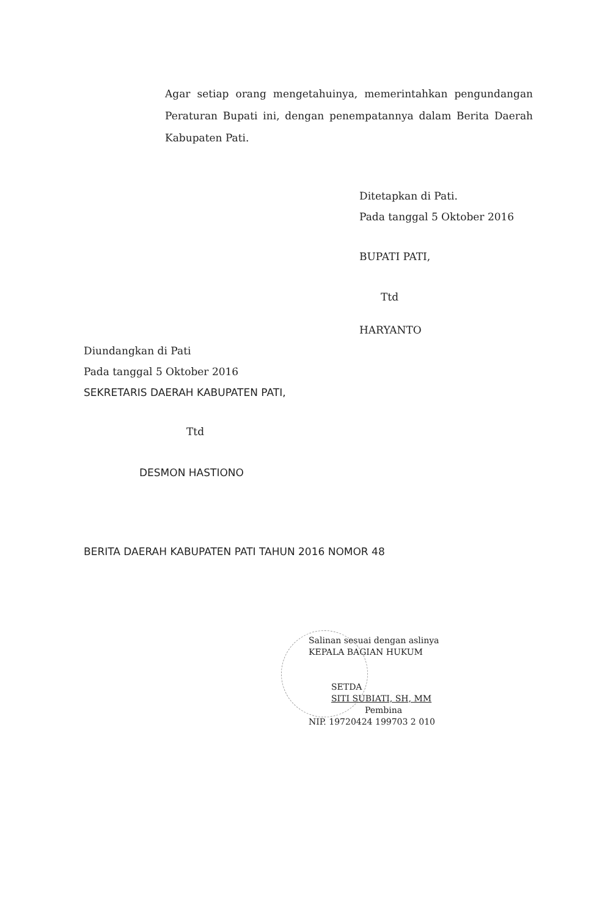Agar setiap orang mengetahuinya, memerintahkan pengundangan Peraturan Bupati ini, dengan penempatannya dalam Berita Daerah Kabupaten Pati.
Ditetapkan di Pati.
Pada tanggal 5 Oktober 2016
BUPATI PATI,
Ttd
HARYANTO
Diundangkan di Pati
Pada tanggal 5 Oktober 2016
SEKRETARIS DAERAH KABUPATEN PATI,
Ttd
DESMON HASTIONO
BERITA DAERAH KABUPATEN PATI TAHUN 2016 NOMOR 48
Salinan sesuai dengan aslinya
KEPALA BAGIAN HUKUM
SETDA
SITI SUBIATI, SH, MM
Pembina
NIP. 19720424 199703 2 010